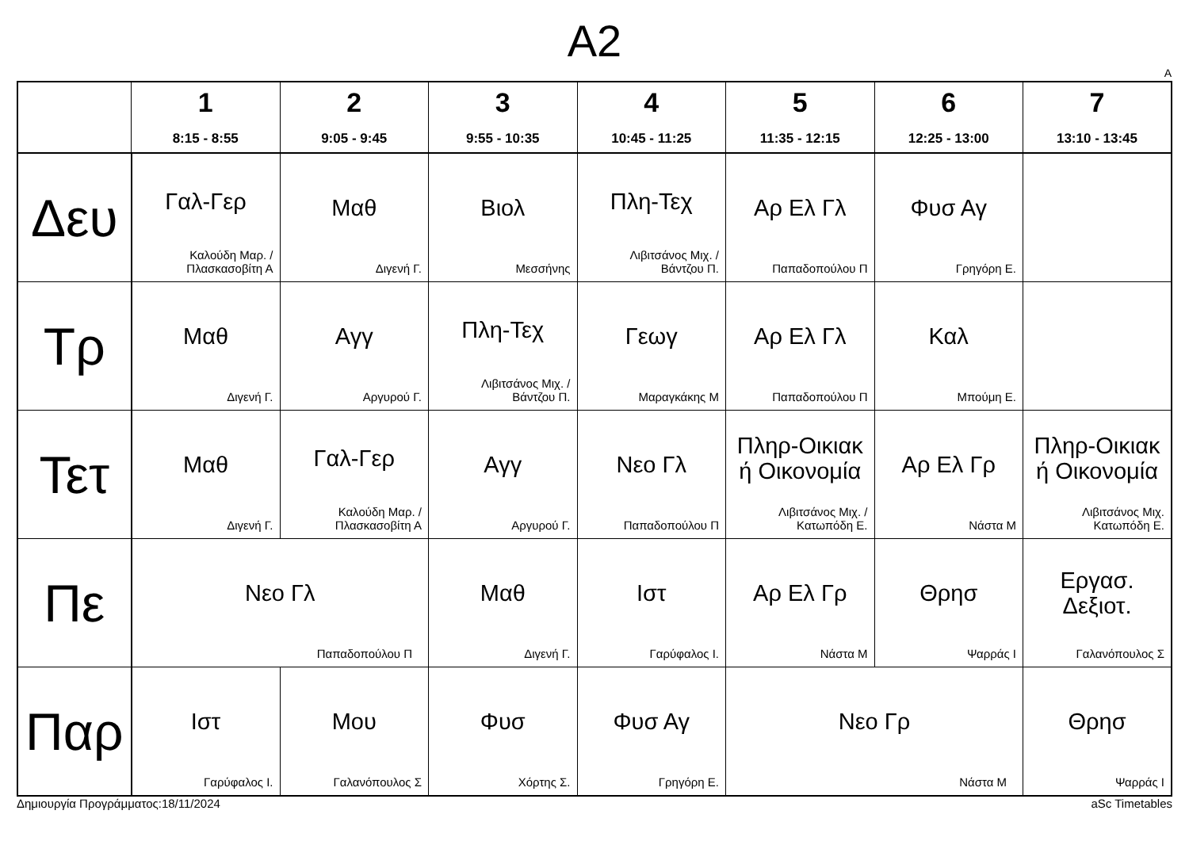A2
A
| | 1 8:15 - 8:55 | 2 9:05 - 9:45 | 3 9:55 - 10:35 | 4 10:45 - 11:25 | 5 11:35 - 12:15 | 6 12:25 - 13:00 | 7 13:10 - 13:45 |
| --- | --- | --- | --- | --- | --- | --- | --- |
| Δευ | Γαλ-Γερ Καλούδη Μαρ. / Πλασκασοβίτη Α | Μαθ Διγενή Γ. | Βιολ Μεσσήνης | Πλη-Τεχ Λιβιτσάνος Μιχ. / Βάντζου Π. | Αρ Ελ Γλ Παπαδοπούλου Π | Φυσ Αγ Γρηγόρη Ε. | |
| Τρ | Μαθ Διγενή Γ. | Αγγ Αργυρού Γ. | Πλη-Τεχ Λιβιτσάνος Μιχ. / Βάντζου Π. | Γεωγ Μαραγκάκης Μ | Αρ Ελ Γλ Παπαδοπούλου Π | Καλ Μπούμη Ε. | |
| Τετ | Μαθ Διγενή Γ. | Γαλ-Γερ Καλούδη Μαρ. / Πλασκασοβίτη Α | Αγγ Αργυρού Γ. | Νεο Γλ Παπαδοπούλου Π | Πληρ-Οικιακ ή Οικονομία Λιβιτσάνος Μιχ. / Κατωπόδη Ε. | Αρ Ελ Γρ Νάστα Μ | Πληρ-Οικιακ ή Οικονομία Λιβιτσάνος Μιχ. Κατωπόδη Ε. |
| Πε | Νεο Γλ Παπαδοπούλου Π | | Μαθ Διγενή Γ. | Ιστ Γαρύφαλος Ι. | Αρ Ελ Γρ Νάστα Μ | Θρησ Ψαρράς Ι | Εργασ. Δεξιοτ. Γαλανόπουλος Σ |
| Παρ | Ιστ Γαρύφαλος Ι. | Μου Γαλανόπουλος Σ | Φυσ Χόρτης Σ. | Φυσ Αγ Γρηγόρη Ε. | Νεο Γρ Νάστα Μ | | Θρησ Ψαρράς Ι |
Δημιουργία Προγράμματος:18/11/2024 aSc Timetables